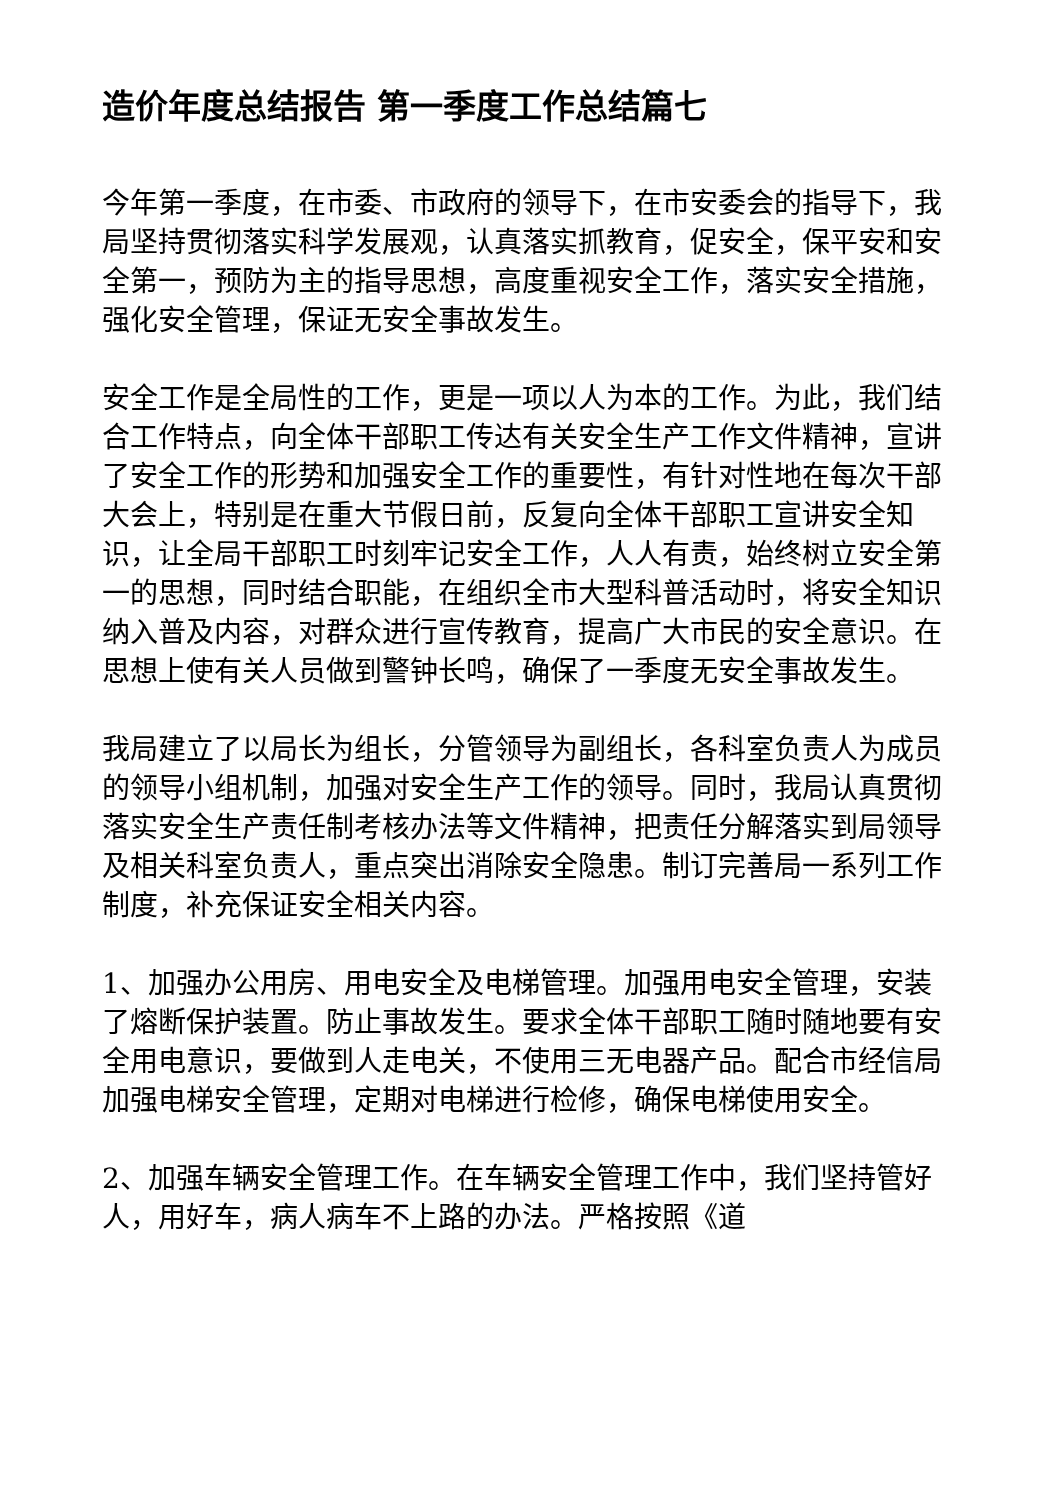造价年度总结报告 第一季度工作总结篇七
今年第一季度，在市委、市政府的领导下，在市安委会的指导下，我局坚持贯彻落实科学发展观，认真落实抓教育，促安全，保平安和安全第一，预防为主的指导思想，高度重视安全工作，落实安全措施，强化安全管理，保证无安全事故发生。
安全工作是全局性的工作，更是一项以人为本的工作。为此，我们结合工作特点，向全体干部职工传达有关安全生产工作文件精神，宣讲了安全工作的形势和加强安全工作的重要性，有针对性地在每次干部大会上，特别是在重大节假日前，反复向全体干部职工宣讲安全知识，让全局干部职工时刻牢记安全工作，人人有责，始终树立安全第一的思想，同时结合职能，在组织全市大型科普活动时，将安全知识纳入普及内容，对群众进行宣传教育，提高广大市民的安全意识。在思想上使有关人员做到警钟长鸣，确保了一季度无安全事故发生。
我局建立了以局长为组长，分管领导为副组长，各科室负责人为成员的领导小组机制，加强对安全生产工作的领导。同时，我局认真贯彻落实安全生产责任制考核办法等文件精神，把责任分解落实到局领导及相关科室负责人，重点突出消除安全隐患。制订完善局一系列工作制度，补充保证安全相关内容。
1、加强办公用房、用电安全及电梯管理。加强用电安全管理，安装了熔断保护装置。防止事故发生。要求全体干部职工随时随地要有安全用电意识，要做到人走电关，不使用三无电器产品。配合市经信局加强电梯安全管理，定期对电梯进行检修，确保电梯使用安全。
2、加强车辆安全管理工作。在车辆安全管理工作中，我们坚持管好人，用好车，病人病车不上路的办法。严格按照《道